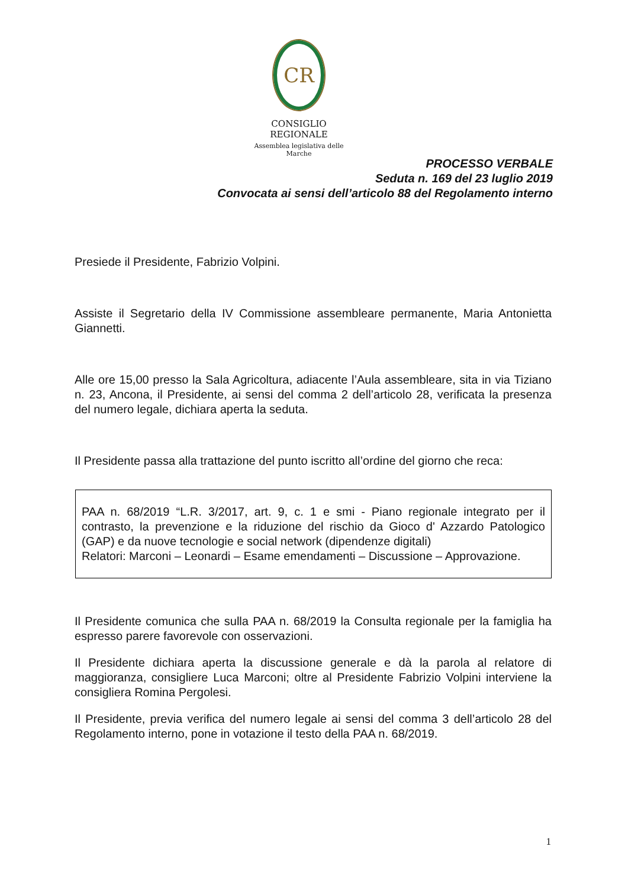CR
CONSIGLIO REGIONALE
Assemblea legislativa delle Marche
PROCESSO VERBALE
Seduta n. 169 del 23 luglio 2019
Convocata ai sensi dell’articolo 88 del Regolamento interno
Presiede il Presidente, Fabrizio Volpini.
Assiste il Segretario della IV Commissione assembleare permanente, Maria Antonietta Giannetti.
Alle ore 15,00 presso la Sala Agricoltura, adiacente l’Aula assembleare, sita in via Tiziano n. 23, Ancona, il Presidente, ai sensi del comma 2 dell’articolo 28, verificata la presenza del numero legale, dichiara aperta la seduta.
Il Presidente passa alla trattazione del punto iscritto all’ordine del giorno che reca:
PAA n. 68/2019 “L.R. 3/2017, art. 9, c. 1 e smi - Piano regionale integrato per il contrasto, la prevenzione e la riduzione del rischio da Gioco d' Azzardo Patologico (GAP) e da nuove tecnologie e social network (dipendenze digitali)
Relatori: Marconi – Leonardi – Esame emendamenti – Discussione – Approvazione.
Il Presidente comunica che sulla PAA n. 68/2019 la Consulta regionale per la famiglia ha espresso parere favorevole con osservazioni.
Il Presidente dichiara aperta la discussione generale e dà la parola al relatore di maggioranza, consigliere Luca Marconi; oltre al Presidente Fabrizio Volpini interviene la consigliera Romina Pergolesi.
Il Presidente, previa verifica del numero legale ai sensi del comma 3 dell’articolo 28 del Regolamento interno, pone in votazione il testo della PAA n. 68/2019.
1